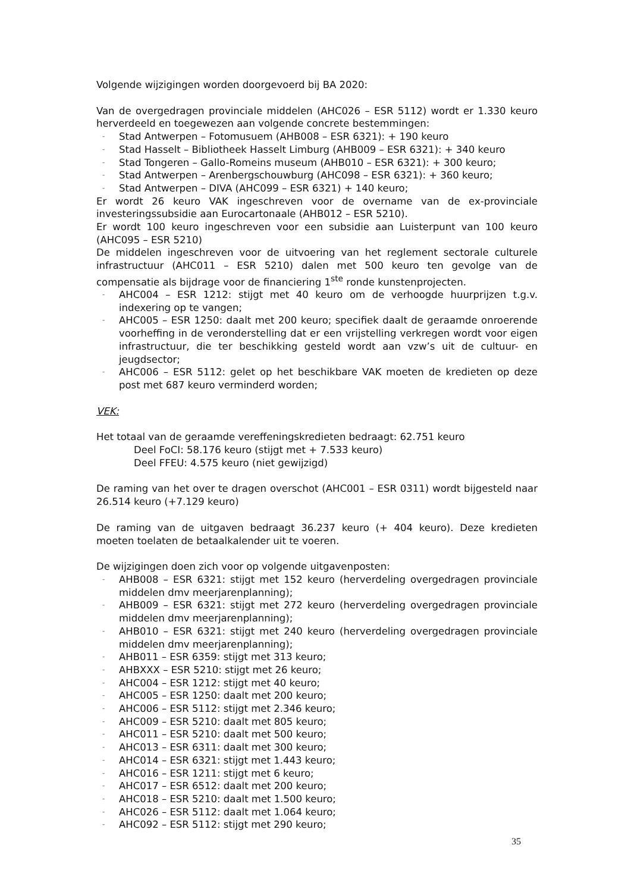Volgende wijzigingen worden doorgevoerd bij BA 2020:
Van de overgedragen provinciale middelen (AHC026 – ESR 5112) wordt er 1.330 keuro herverdeeld en toegewezen aan volgende concrete bestemmingen:
- Stad Antwerpen – Fotomusuem (AHB008 – ESR 6321): + 190 keuro
- Stad Hasselt – Bibliotheek Hasselt Limburg (AHB009 – ESR 6321): + 340 keuro
- Stad Tongeren – Gallo-Romeins museum (AHB010 – ESR 6321): + 300 keuro;
- Stad Antwerpen – Arenbergschouwburg (AHC098 – ESR 6321): + 360 keuro;
- Stad Antwerpen – DIVA (AHC099 – ESR 6321) + 140 keuro;
Er wordt 26 keuro VAK ingeschreven voor de overname van de ex-provinciale investeringssubsidie aan Eurocartonaale (AHB012 – ESR 5210).
Er wordt 100 keuro ingeschreven voor een subsidie aan Luisterpunt van 100 keuro (AHC095 – ESR 5210)
De middelen ingeschreven voor de uitvoering van het reglement sectorale culturele infrastructuur (AHC011 – ESR 5210) dalen met 500 keuro ten gevolge van de compensatie als bijdrage voor de financiering 1<sup>ste</sup> ronde kunstenprojecten.
- AHC004 – ESR 1212: stijgt met 40 keuro om de verhoogde huurprijzen t.g.v. indexering op te vangen;
- AHC005 – ESR 1250: daalt met 200 keuro; specifiek daalt de geraamde onroerende voorheffing in de veronderstelling dat er een vrijstelling verkregen wordt voor eigen infrastructuur, die ter beschikking gesteld wordt aan vzw’s uit de cultuur- en jeugdsector;
- AHC006 – ESR 5112: gelet op het beschikbare VAK moeten de kredieten op deze post met 687 keuro verminderd worden;
VEK:
Het totaal van de geraamde vereffeningskredieten bedraagt: 62.751 keuro
Deel FoCI: 58.176 keuro (stijgt met + 7.533 keuro)
Deel FFEU: 4.575 keuro (niet gewijzigd)
De raming van het over te dragen overschot (AHC001 – ESR 0311) wordt bijgesteld naar 26.514 keuro (+7.129 keuro)
De raming van de uitgaven bedraagt 36.237 keuro (+ 404 keuro). Deze kredieten moeten toelaten de betaalkalender uit te voeren.
De wijzigingen doen zich voor op volgende uitgavenposten:
- AHB008 – ESR 6321: stijgt met 152 keuro (herverdeling overgedragen provinciale middelen dmv meerjarenplanning);
- AHB009 – ESR 6321: stijgt met 272 keuro (herverdeling overgedragen provinciale middelen dmv meerjarenplanning);
- AHB010 – ESR 6321: stijgt met 240 keuro (herverdeling overgedragen provinciale middelen dmv meerjarenplanning);
- AHB011 – ESR 6359: stijgt met 313 keuro;
- AHBXXX – ESR 5210: stijgt met 26 keuro;
- AHC004 – ESR 1212: stijgt met 40 keuro;
- AHC005 – ESR 1250: daalt met 200 keuro;
- AHC006 – ESR 5112: stijgt met 2.346 keuro;
- AHC009 – ESR 5210: daalt met 805 keuro;
- AHC011 – ESR 5210: daalt met 500 keuro;
- AHC013 – ESR 6311: daalt met 300 keuro;
- AHC014 – ESR 6321: stijgt met 1.443 keuro;
- AHC016 – ESR 1211: stijgt met 6 keuro;
- AHC017 – ESR 6512: daalt met 200 keuro;
- AHC018 – ESR 5210: daalt met 1.500 keuro;
- AHC026 – ESR 5112: daalt met 1.064 keuro;
- AHC092 – ESR 5112: stijgt met 290 keuro;
35